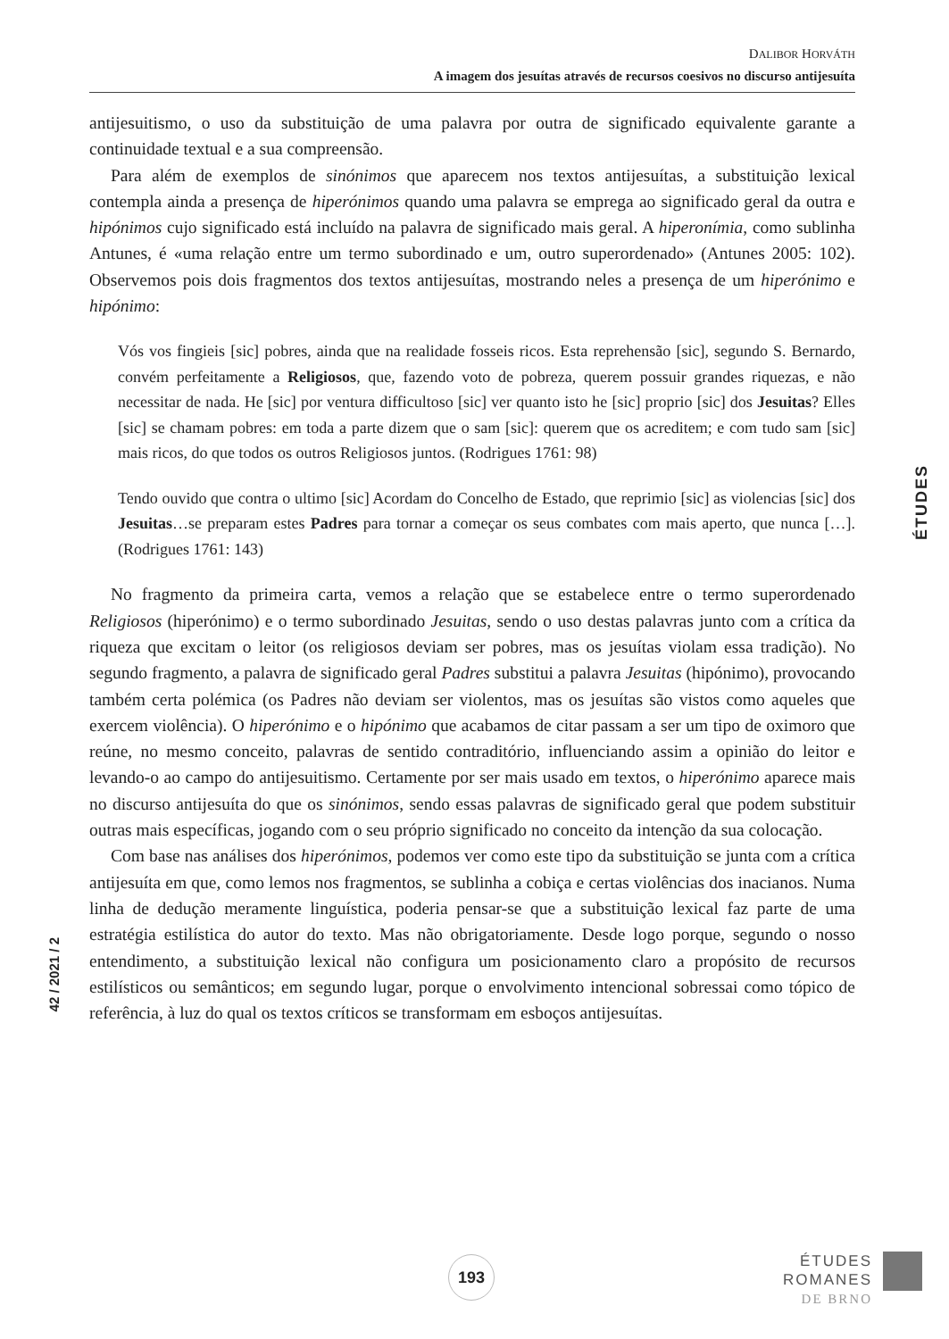DALIBOR HORVÁTH
A imagem dos jesuítas através de recursos coesivos no discurso antijesuíta
antijesuitismo, o uso da substituição de uma palavra por outra de significado equivalente garante a continuidade textual e a sua compreensão.
Para além de exemplos de sinónimos que aparecem nos textos antijesuítas, a substituição lexical contempla ainda a presença de hiperónimos quando uma palavra se emprega ao significado geral da outra e hipónimos cujo significado está incluído na palavra de significado mais geral. A hiperonímia, como sublinha Antunes, é «uma relação entre um termo subordinado e um, outro superordenado» (Antunes 2005: 102). Observemos pois dois fragmentos dos textos antijesuítas, mostrando neles a presença de um hiperónimo e hipónimo:
Vós vos fingieis [sic] pobres, ainda que na realidade fosseis ricos. Esta reprehensão [sic], segundo S. Bernardo, convém perfeitamente a Religiosos, que, fazendo voto de pobreza, querem possuir grandes riquezas, e não necessitar de nada. He [sic] por ventura difficultoso [sic] ver quanto isto he [sic] proprio [sic] dos Jesuitas? Elles [sic] se chamam pobres: em toda a parte dizem que o sam [sic]: querem que os acreditem; e com tudo sam [sic] mais ricos, do que todos os outros Religiosos juntos. (Rodrigues 1761: 98)
Tendo ouvido que contra o ultimo [sic] Acordam do Concelho de Estado, que reprimio [sic] as violencias [sic] dos Jesuitas…se preparam estes Padres para tornar a começar os seus combates com mais aperto, que nunca […]. (Rodrigues 1761: 143)
No fragmento da primeira carta, vemos a relação que se estabelece entre o termo superordenado Religiosos (hiperónimo) e o termo subordinado Jesuitas, sendo o uso destas palavras junto com a crítica da riqueza que excitam o leitor (os religiosos deviam ser pobres, mas os jesuítas violam essa tradição). No segundo fragmento, a palavra de significado geral Padres substitui a palavra Jesuitas (hipónimo), provocando também certa polémica (os Padres não deviam ser violentos, mas os jesuítas são vistos como aqueles que exercem violência). O hiperónimo e o hipónimo que acabamos de citar passam a ser um tipo de oximoro que reúne, no mesmo conceito, palavras de sentido contraditório, influenciando assim a opinião do leitor e levando-o ao campo do antijesuitismo. Certamente por ser mais usado em textos, o hiperónimo aparece mais no discurso antijesuíta do que os sinónimos, sendo essas palavras de significado geral que podem substituir outras mais específicas, jogando com o seu próprio significado no conceito da intenção da sua colocação.
Com base nas análises dos hiperónimos, podemos ver como este tipo da substituição se junta com a crítica antijesuíta em que, como lemos nos fragmentos, se sublinha a cobiça e certas violências dos inacianos. Numa linha de dedução meramente linguística, poderia pensar-se que a substituição lexical faz parte de uma estratégia estilística do autor do texto. Mas não obrigatoriamente. Desde logo porque, segundo o nosso entendimento, a substituição lexical não configura um posicionamento claro a propósito de recursos estilísticos ou semânticos; em segundo lugar, porque o envolvimento intencional sobressai como tópico de referência, à luz do qual os textos críticos se transformam em esboços antijesuítas.
ÉTUDES
42 / 2021 / 2
193
ÉTUDES
ROMANES
DE BRNO